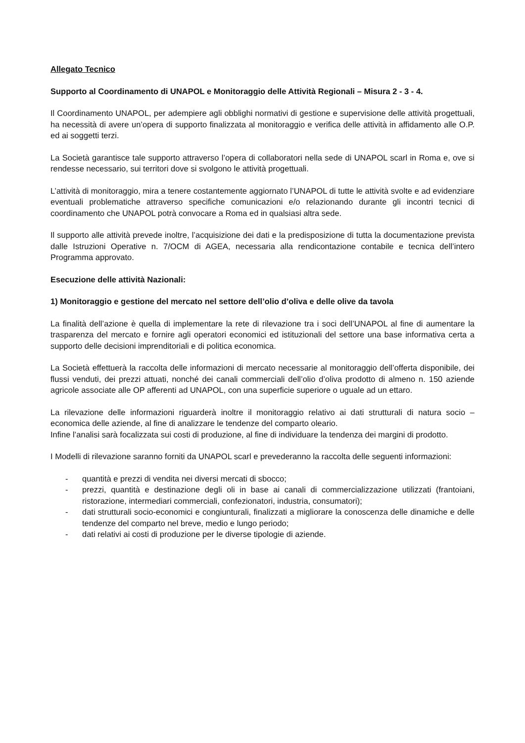Allegato Tecnico
Supporto al Coordinamento di UNAPOL e Monitoraggio delle Attività Regionali – Misura 2 - 3 - 4.
Il Coordinamento UNAPOL, per adempiere agli obblighi normativi di gestione e supervisione delle attività progettuali, ha necessità di avere un’opera di supporto finalizzata al monitoraggio e verifica delle attività in affidamento alle O.P. ed ai soggetti terzi.
La Società garantisce tale supporto attraverso l’opera di collaboratori nella sede di UNAPOL scarl in Roma e, ove si rendesse necessario, sui territori dove si svolgono le attività progettuali.
L’attività di monitoraggio, mira a tenere costantemente aggiornato l’UNAPOL di tutte le attività svolte e ad evidenziare eventuali problematiche attraverso specifiche comunicazioni e/o relazionando durante gli incontri tecnici di coordinamento che UNAPOL potrà convocare a Roma ed in qualsiasi altra sede.
Il supporto alle attività prevede inoltre, l’acquisizione dei dati e la predisposizione di tutta la documentazione prevista dalle Istruzioni Operative n. 7/OCM di AGEA, necessaria alla rendicontazione contabile e tecnica dell’intero Programma approvato.
Esecuzione delle attività Nazionali:
1) Monitoraggio e gestione del mercato nel settore dell’olio d’oliva e delle olive da tavola
La finalità dell’azione è quella di implementare la rete di rilevazione tra i soci dell’UNAPOL al fine di aumentare la trasparenza del mercato e fornire agli operatori economici ed istituzionali del settore una base informativa certa a supporto delle decisioni imprenditoriali e di politica economica.
La Società effettuerà la raccolta delle informazioni di mercato necessarie al monitoraggio dell’offerta disponibile, dei flussi venduti, dei prezzi attuati, nonché dei canali commerciali dell’olio d’oliva prodotto di almeno n. 150 aziende agricole associate alle OP afferenti ad UNAPOL, con una superficie superiore o uguale ad un ettaro.
La rilevazione delle informazioni riguarderà inoltre il monitoraggio relativo ai dati strutturali di natura socio – economica delle aziende, al fine di analizzare le tendenze del comparto oleario.
Infine l’analisi sarà focalizzata sui costi di produzione, al fine di individuare la tendenza dei margini di prodotto.
I Modelli di rilevazione saranno forniti da UNAPOL scarl e prevederanno la raccolta delle seguenti informazioni:
- quantità e prezzi di vendita nei diversi mercati di sbocco;
- prezzi, quantità e destinazione degli oli in base ai canali di commercializzazione utilizzati (frantoiani, ristorazione, intermediari commerciali, confezionatori, industria, consumatori);
- dati strutturali socio-economici e congiunturali, finalizzati a migliorare la conoscenza delle dinamiche e delle tendenze del comparto nel breve, medio e lungo periodo;
- dati relativi ai costi di produzione per le diverse tipologie di aziende.